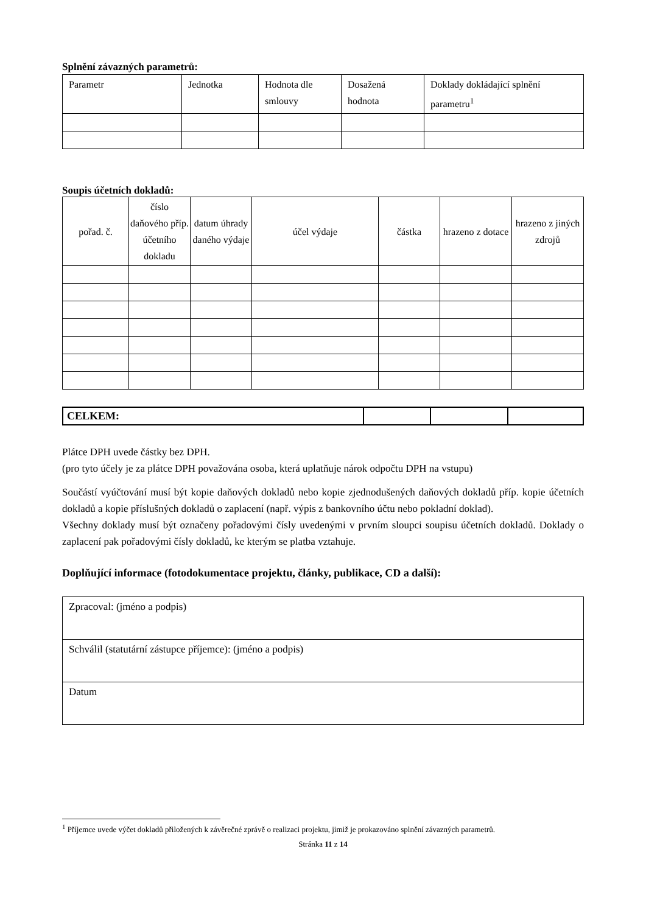Splnění závazných parametrů:
| Parametr | Jednotka | Hodnota dle smlouvy | Dosažená hodnota | Doklady dokládající splnění parametru<sup>1</sup> |
| --- | --- | --- | --- | --- |
Soupis účetních dokladů:
| pořad. č. | číslo daňového příp. účetního dokladu | datum úhrady daného výdaje | účel výdaje | částka | hrazeno z dotace | hrazeno z jiných zdrojů |
| --- | --- | --- | --- | --- | --- | --- |
| CELKEM: | | | |
Plátce DPH uvede částky bez DPH.
(pro tyto účely je za plátce DPH považována osoba, která uplatňuje nárok odpočtu DPH na vstupu)
Součástí vyúčtování musí být kopie daňových dokladů nebo kopie zjednodušených daňových dokladů příp. kopie účetních dokladů a kopie příslušných dokladů o zaplacení (např. výpis z bankovního účtu nebo pokladní doklad).
Všechny doklady musí být označeny pořadovými čísly uvedenými v prvním sloupci soupisu účetních dokladů. Doklady o zaplacení pak pořadovými čísly dokladů, ke kterým se platba vztahuje.
Doplňující informace (fotodokumentace projektu, články, publikace, CD a další):
| Zpracoval: (jméno a podpis) |
| Schválil (statutární zástupce příjemce): (jméno a podpis) |
| Datum |
<sup>1</sup> Příjemce uvede výčet dokladů přiložených k závěrečné zprávě o realizaci projektu, jimiž je prokazováno splnění závazných parametrů.
Stránka 11 z 14